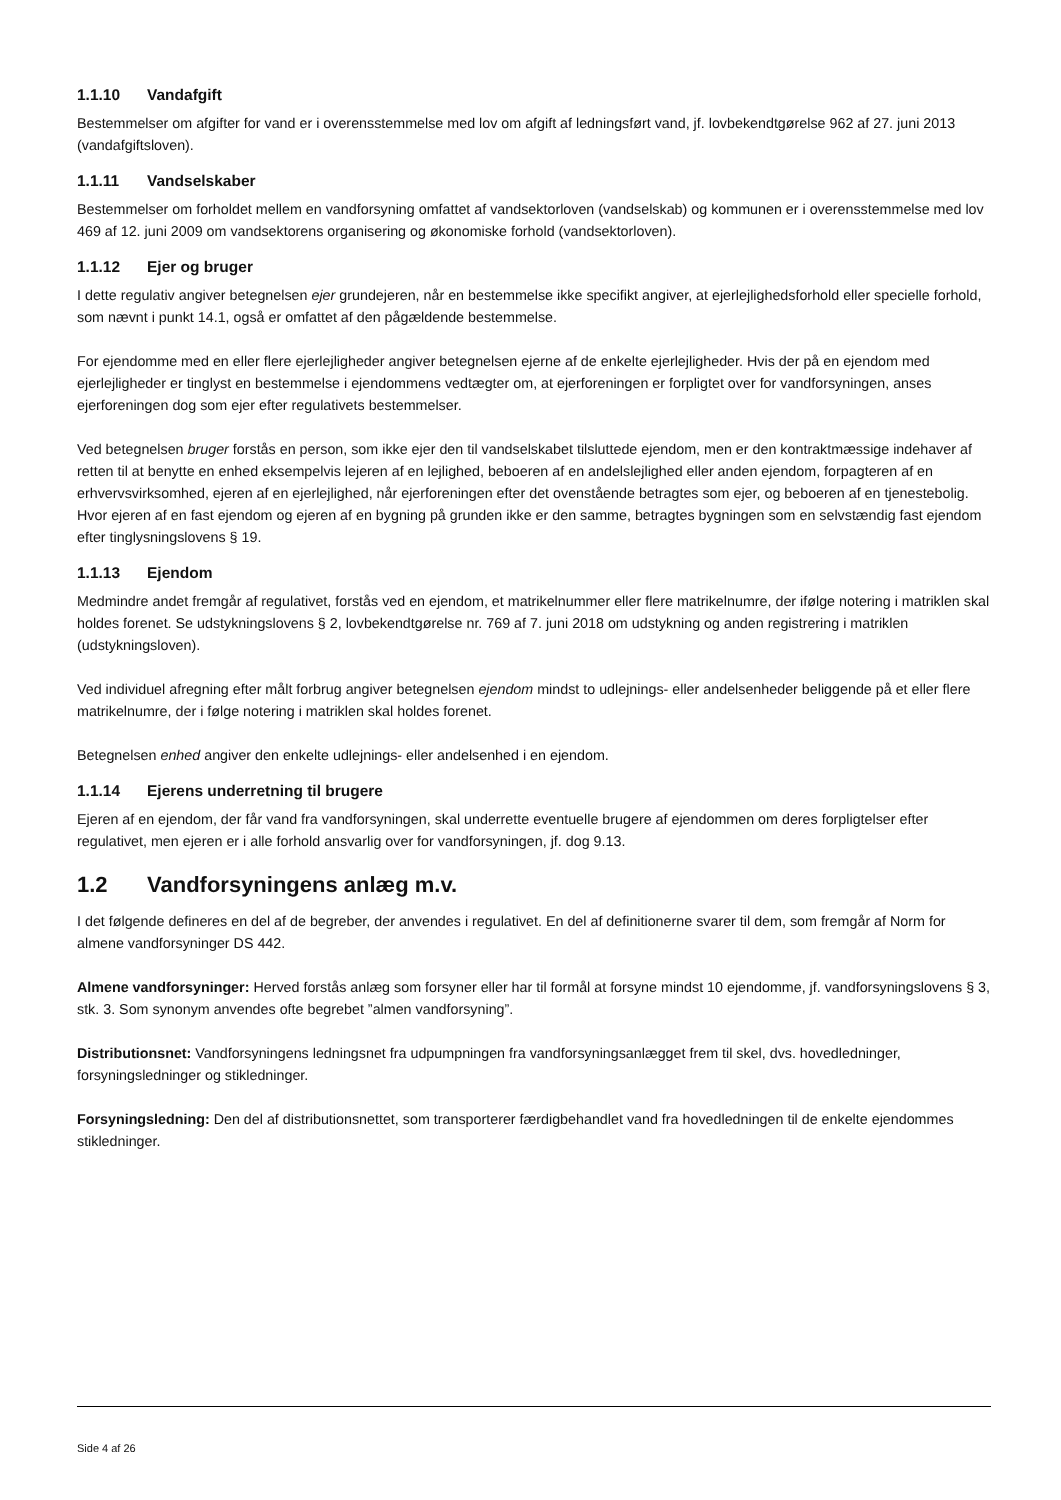1.1.10 Vandafgift
Bestemmelser om afgifter for vand er i overensstemmelse med lov om afgift af ledningsført vand, jf. lovbekendtgørelse 962 af 27. juni 2013 (vandafgiftsloven).
1.1.11 Vandselskaber
Bestemmelser om forholdet mellem en vandforsyning omfattet af vandsektorloven (vandselskab) og kommunen er i overensstemmelse med lov 469 af 12. juni 2009 om vandsektorens organisering og økonomiske forhold (vandsektorloven).
1.1.12 Ejer og bruger
I dette regulativ angiver betegnelsen ejer grundejeren, når en bestemmelse ikke specifikt angiver, at ejerlejlighedsforhold eller specielle forhold, som nævnt i punkt 14.1, også er omfattet af den pågældende bestemmelse.
For ejendomme med en eller flere ejerlejligheder angiver betegnelsen ejerne af de enkelte ejerlejligheder. Hvis der på en ejendom med ejerlejligheder er tinglyst en bestemmelse i ejendommens vedtægter om, at ejerforeningen er forpligtet over for vandforsyningen, anses ejerforeningen dog som ejer efter regulativets bestemmelser.
Ved betegnelsen bruger forstås en person, som ikke ejer den til vandselskabet tilsluttede ejendom, men er den kontraktmæssige indehaver af retten til at benytte en enhed eksempelvis lejeren af en lejlighed, beboeren af en andelslejlighed eller anden ejendom, forpagteren af en erhvervsvirksomhed, ejeren af en ejerlejlighed, når ejerforeningen efter det ovenstående betragtes som ejer, og beboeren af en tjenestebolig.
Hvor ejeren af en fast ejendom og ejeren af en bygning på grunden ikke er den samme, betragtes bygningen som en selvstændig fast ejendom efter tinglysningslovens § 19.
1.1.13 Ejendom
Medmindre andet fremgår af regulativet, forstås ved en ejendom, et matrikelnummer eller flere matrikelnumre, der ifølge notering i matriklen skal holdes forenet. Se udstykningslovens § 2, lovbekendtgørelse nr. 769 af 7. juni 2018 om udstykning og anden registrering i matriklen (udstykningsloven).
Ved individuel afregning efter målt forbrug angiver betegnelsen ejendom mindst to udlejnings- eller andelsenheder beliggende på et eller flere matrikelnumre, der i følge notering i matriklen skal holdes forenet.
Betegnelsen enhed angiver den enkelte udlejnings- eller andelsenhed i en ejendom.
1.1.14 Ejerens underretning til brugere
Ejeren af en ejendom, der får vand fra vandforsyningen, skal underrette eventuelle brugere af ejendommen om deres forpligtelser efter regulativet, men ejeren er i alle forhold ansvarlig over for vandforsyningen, jf. dog 9.13.
1.2 Vandforsyningens anlæg m.v.
I det følgende defineres en del af de begreber, der anvendes i regulativet. En del af definitionerne svarer til dem, som fremgår af Norm for almene vandforsyninger DS 442.
Almene vandforsyninger: Herved forstås anlæg som forsyner eller har til formål at forsyne mindst 10 ejendomme, jf. vandforsyningslovens § 3, stk. 3. Som synonym anvendes ofte begrebet ”almen vandforsyning”.
Distributionsnet: Vandforsyningens ledningsnet fra udpumpningen fra vandforsyningsanlægget frem til skel, dvs. hovedledninger, forsyningsledninger og stikledninger.
Forsyningsledning: Den del af distributionsnettet, som transporterer færdigbehandlet vand fra hovedledningen til de enkelte ejendommes stikledninger.
Side 4 af 26